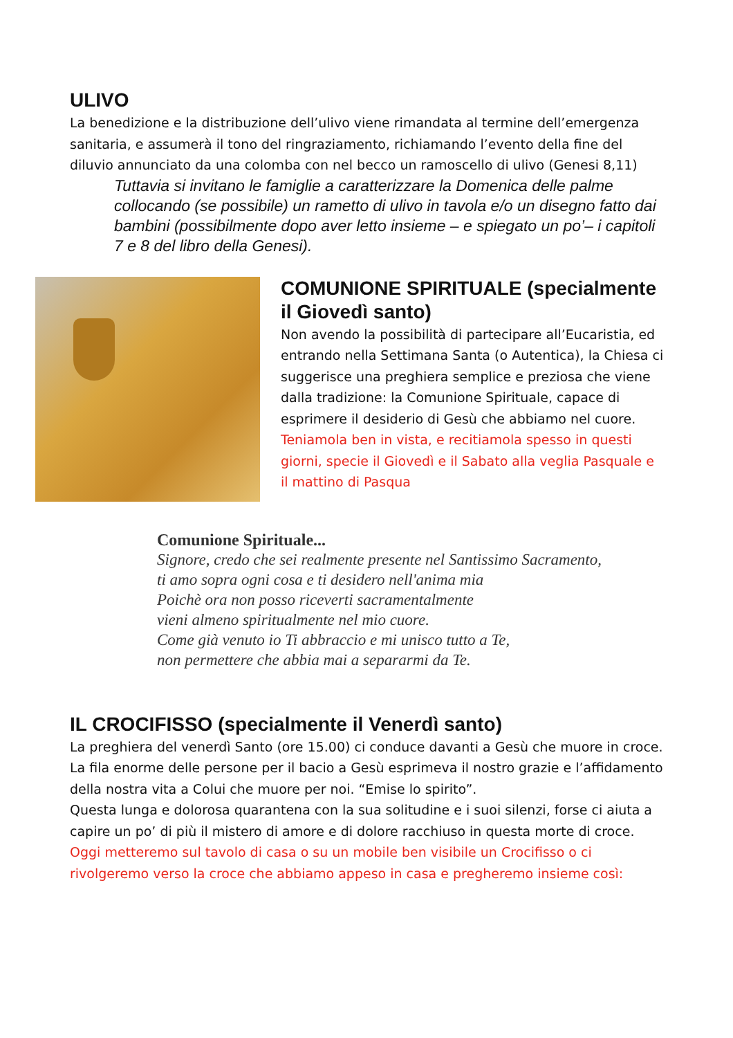ULIVO
La benedizione e la distribuzione dell’ulivo viene rimandata al termine dell’emergenza sanitaria, e assumerà il tono del ringraziamento, richiamando l’evento della fine del diluvio annunciato da una colomba con nel becco un ramoscello di ulivo (Genesi 8,11)
Tuttavia si invitano le famiglie a caratterizzare la Domenica delle palme collocando (se possibile) un rametto di ulivo in tavola e/o un disegno fatto dai bambini (possibilmente dopo aver letto insieme – e spiegato un po’– i capitoli 7 e 8 del libro della Genesi).
COMUNIONE SPIRITUALE (specialmente il Giovedì santo)
Non avendo la possibilità di partecipare all’Eucaristia, ed entrando nella Settimana Santa (o Autentica), la Chiesa ci suggerisce una preghiera semplice e preziosa che viene dalla tradizione: la Comunione Spirituale, capace di esprimere il desiderio di Gesù che abbiamo nel cuore.
Teniamola ben in vista, e recitiamola spesso in questi giorni, specie il Giovedì e il Sabato alla veglia Pasquale e il mattino di Pasqua
Comunione Spirituale...
Signore, credo che sei realmente presente nel Santissimo Sacramento,
ti amo sopra ogni cosa e ti desidero nell'anima mia
Poichè ora non posso riceverti sacramentalmente
vieni almeno spiritualmente nel mio cuore.
Come già venuto io Ti abbraccio e mi unisco tutto a Te,
non permettere che abbia mai a separarmi da Te.
IL CROCIFISSO (specialmente il Venerdì santo)
La preghiera del venerdì Santo (ore 15.00) ci conduce davanti a Gesù che muore in croce. La fila enorme delle persone per il bacio a Gesù esprimeva il nostro grazie e l’affidamento della nostra vita a Colui che muore per noi. “Emise lo spirito”.
Questa lunga e dolorosa quarantena con la sua solitudine e i suoi silenzi, forse ci aiuta a capire un po’ di più il mistero di amore e di dolore racchiuso in questa morte di croce.
Oggi metteremo sul tavolo di casa o su un mobile ben visibile un Crocifisso o ci rivolgeremo verso la croce che abbiamo appeso in casa e pregheremo insieme così: